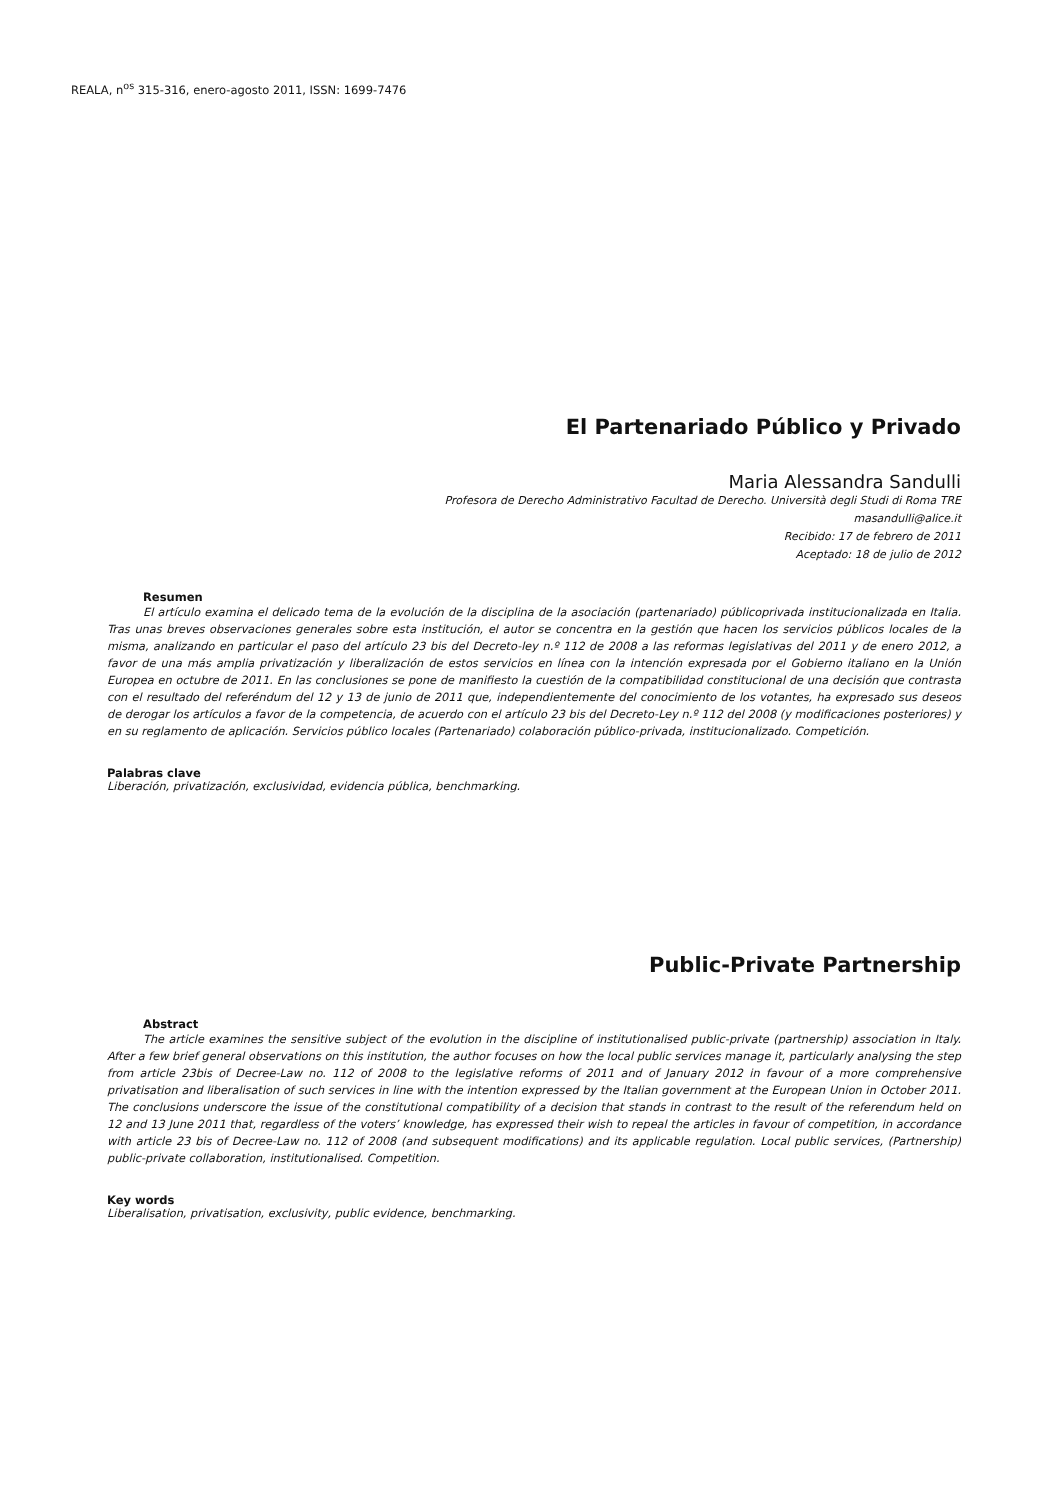REALA, n<sup>os</sup> 315-316, enero-agosto 2011, ISSN: 1699-7476
El Partenariado Público y Privado
Maria Alessandra Sandulli
Profesora de Derecho Administrativo Facultad de Derecho. Università degli Studi di Roma TRE
masandulli@alice.it
Recibido: 17 de febrero de 2011
Aceptado: 18 de julio de 2012
Resumen
El artículo examina el delicado tema de la evolución de la disciplina de la asociación (partenariado) públicoprivada institucionalizada en Italia. Tras unas breves observaciones generales sobre esta institución, el autor se concentra en la gestión que hacen los servicios públicos locales de la misma, analizando en particular el paso del artículo 23 bis del Decreto-ley n.º 112 de 2008 a las reformas legislativas del 2011 y de enero 2012, a favor de una más amplia privatización y liberalización de estos servicios en línea con la intención expresada por el Gobierno italiano en la Unión Europea en octubre de 2011. En las conclusiones se pone de manifiesto la cuestión de la compatibilidad constitucional de una decisión que contrasta con el resultado del referéndum del 12 y 13 de junio de 2011 que, independientemente del conocimiento de los votantes, ha expresado sus deseos de derogar los artículos a favor de la competencia, de acuerdo con el artículo 23 bis del Decreto-Ley n.º 112 del 2008 (y modificaciones posteriores) y en su reglamento de aplicación. Servicios público locales (Partenariado) colaboración público-privada, institucionalizado. Competición.
Palabras clave
Liberación, privatización, exclusividad, evidencia pública, benchmarking.
Public-Private Partnership
Abstract
The article examines the sensitive subject of the evolution in the discipline of institutionalised public-private (partnership) association in Italy. After a few brief general observations on this institution, the author focuses on how the local public services manage it, particularly analysing the step from article 23bis of Decree-Law no. 112 of 2008 to the legislative reforms of 2011 and of January 2012 in favour of a more comprehensive privatisation and liberalisation of such services in line with the intention expressed by the Italian government at the European Union in October 2011. The conclusions underscore the issue of the constitutional compatibility of a decision that stands in contrast to the result of the referendum held on 12 and 13 June 2011 that, regardless of the voters’ knowledge, has expressed their wish to repeal the articles in favour of competition, in accordance with article 23 bis of Decree-Law no. 112 of 2008 (and subsequent modifications) and its applicable regulation. Local public services, (Partnership) public-private collaboration, institutionalised. Competition.
Key words
Liberalisation, privatisation, exclusivity, public evidence, benchmarking.